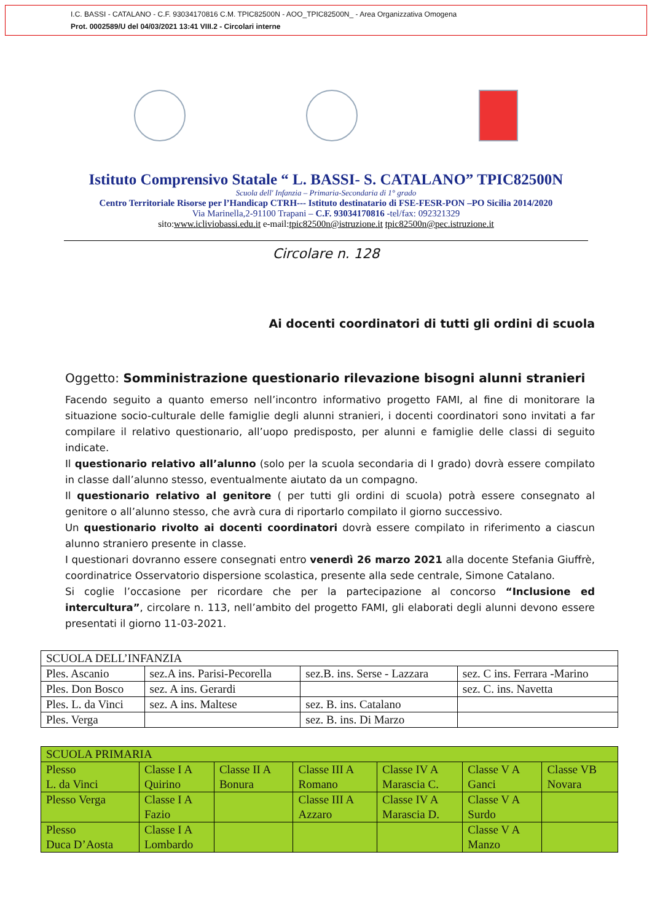I.C. BASSI - CATALANO - C.F. 93034170816 C.M. TPIC82500N - AOO_TPIC82500N_ - Area Organizzativa Omogena
Prot. 0002589/U del 04/03/2021 13:41 VIII.2 - Circolari interne
Istituto Comprensivo Statale “ L. BASSI- S. CATALANO” TPIC82500N
Scuola dell' Infanzia – Primaria-Secondaria di 1° grado
Centro Territoriale Risorse per l’Handicap CTRH--- Istituto destinatario di FSE-FESR-PON –PO Sicilia 2014/2020
Via Marinella,2-91100 Trapani – C.F. 93034170816 -tel/fax: 092321329
sito:www.icliviobassi.edu.it e-mail:tpic82500n@istruzione.it tpic82500n@pec.istruzione.it
Circolare n. 128
Ai docenti coordinatori di tutti gli ordini di scuola
Oggetto: Somministrazione questionario rilevazione bisogni alunni stranieri
Facendo seguito a quanto emerso nell’incontro informativo progetto FAMI, al fine di monitorare la situazione socio-culturale delle famiglie degli alunni stranieri, i docenti coordinatori sono invitati a far compilare il relativo questionario, all’uopo predisposto, per alunni e famiglie delle classi di seguito indicate.
Il questionario relativo all’alunno (solo per la scuola secondaria di I grado) dovrà essere compilato in classe dall’alunno stesso, eventualmente aiutato da un compagno.
Il questionario relativo al genitore ( per tutti gli ordini di scuola) potrà essere consegnato al genitore o all’alunno stesso, che avrà cura di riportarlo compilato il giorno successivo.
Un questionario rivolto ai docenti coordinatori dovrà essere compilato in riferimento a ciascun alunno straniero presente in classe.
I questionari dovranno essere consegnati entro venerdì 26 marzo 2021 alla docente Stefania Giuffrè, coordinatrice Osservatorio dispersione scolastica, presente alla sede centrale, Simone Catalano.
Si coglie l’occasione per ricordare che per la partecipazione al concorso “Inclusione ed intercultura”, circolare n. 113, nell’ambito del progetto FAMI, gli elaborati degli alunni devono essere presentati il giorno 11-03-2021.
| SCUOLA DELL’INFANZIA | | | |
| Ples. Ascanio | sez.A ins. Parisi-Pecorella | sez.B. ins. Serse - Lazzara | sez. C ins. Ferrara -Marino |
| Ples. Don Bosco | sez. A ins. Gerardi | | sez. C. ins. Navetta |
| Ples. L. da Vinci | sez. A ins. Maltese | sez. B. ins. Catalano | |
| Ples. Verga | | sez. B. ins. Di Marzo | |
| SCUOLA PRIMARIA | | | | | | |
| Plesso L. da Vinci | Classe I A Quirino | Classe II A Bonura | Classe III A Romano | Classe IV A Marascia C. | Classe V A Ganci | Classe VB Novara |
| Plesso Verga | Classe I A Fazio | | Classe III A Azzaro | Classe IV A Marascia D. | Classe V A Surdo | |
| Plesso Duca D’Aosta | Classe I A Lombardo | | | | Classe V A Manzo | |